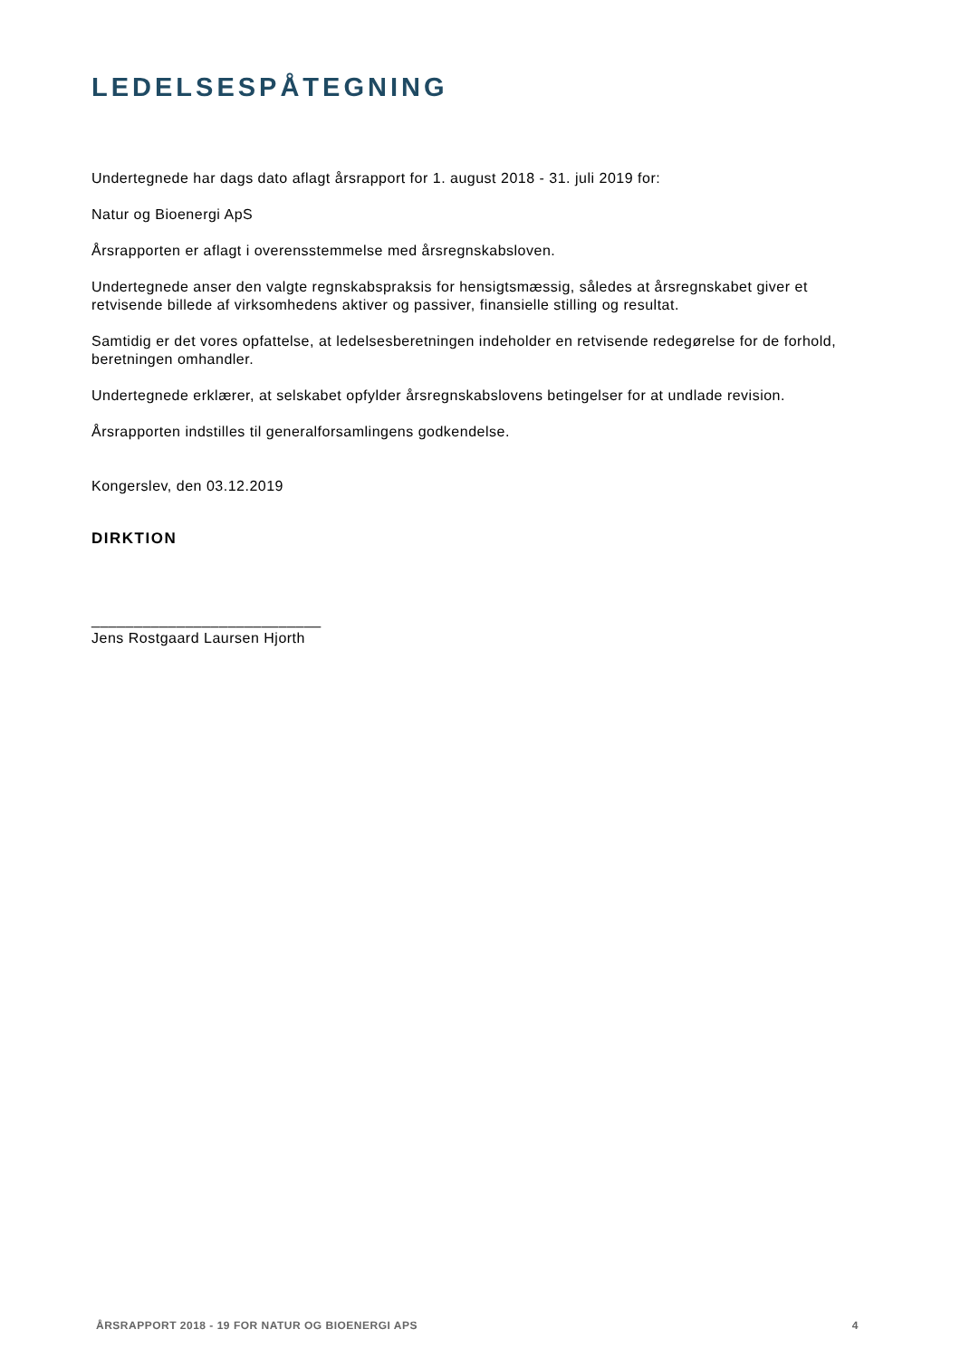LEDELSESPÅTEGNING
Undertegnede har dags dato aflagt årsrapport for 1. august 2018 - 31. juli 2019 for:
Natur og Bioenergi ApS
Årsrapporten er aflagt i overensstemmelse med årsregnskabsloven.
Undertegnede anser den valgte regnskabspraksis for hensigtsmæssig, således at årsregnskabet giver et retvisende billede af virksomhedens aktiver og passiver, finansielle stilling og resultat.
Samtidig er det vores opfattelse, at ledelsesberetningen indeholder en retvisende redegørelse for de forhold, beretningen omhandler.
Undertegnede erklærer, at selskabet opfylder årsregnskabslovens betingelser for at undlade revision.
Årsrapporten indstilles til generalforsamlingens godkendelse.
Kongerslev, den 03.12.2019
DIRKTION
___________________________
Jens Rostgaard Laursen Hjorth
ÅRSRAPPORT 2018 - 19 FOR NATUR OG BIOENERGI APS 4